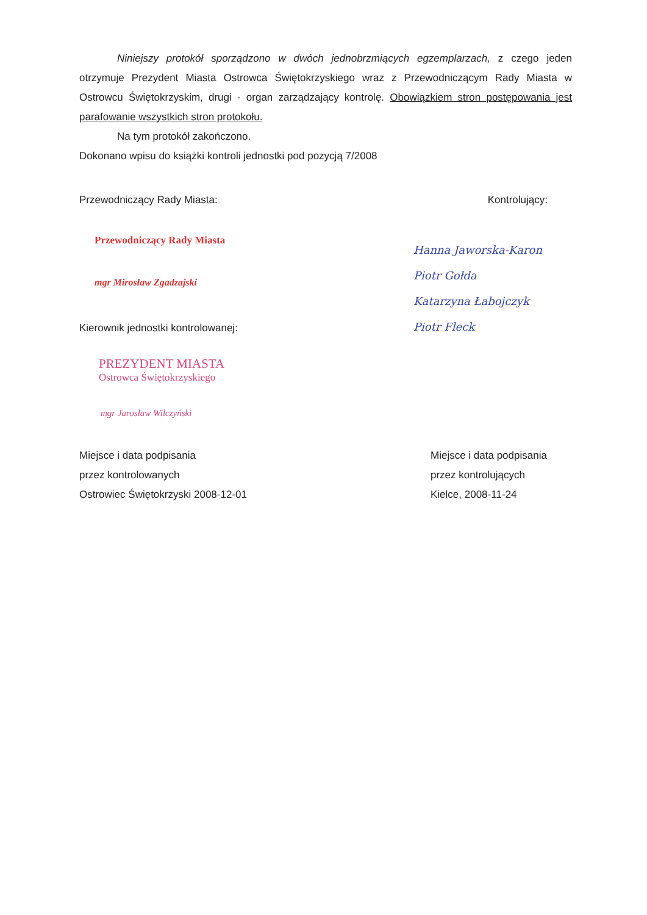Niniejszy protokół sporządzono w dwóch jednobrzmiących egzemplarzach, z czego jeden otrzymuje Prezydent Miasta Ostrowca Świętokrzyskiego wraz z Przewodniczącym Rady Miasta w Ostrowcu Świętokrzyskim, drugi - organ zarządzający kontrolę. Obowiązkiem stron postępowania jest parafowanie wszystkich stron protokołu.
Na tym protokół zakończono.
Dokonano wpisu do książki kontroli jednostki pod pozycją 7/2008
Przewodniczący Rady Miasta:
Przewodniczący Rady Miasta
mgr Mirosław Zgadzajski
Kierownik jednostki kontrolowanej:
PREZYDENT MIASTA
Ostrowca Świętokrzyskiego
mgr Jarosław Wilczyński
Kontrolujący:
Hanna Jaworska-Karon
Piotr Gołda
Katarzyna Łabojczyk
Piotr Fleck
Miejsce i data podpisania
przez kontrolowanych
Ostrowiec Świętokrzyski 2008-12-01
Miejsce i data podpisania
przez kontrolujących
Kielce, 2008-11-24